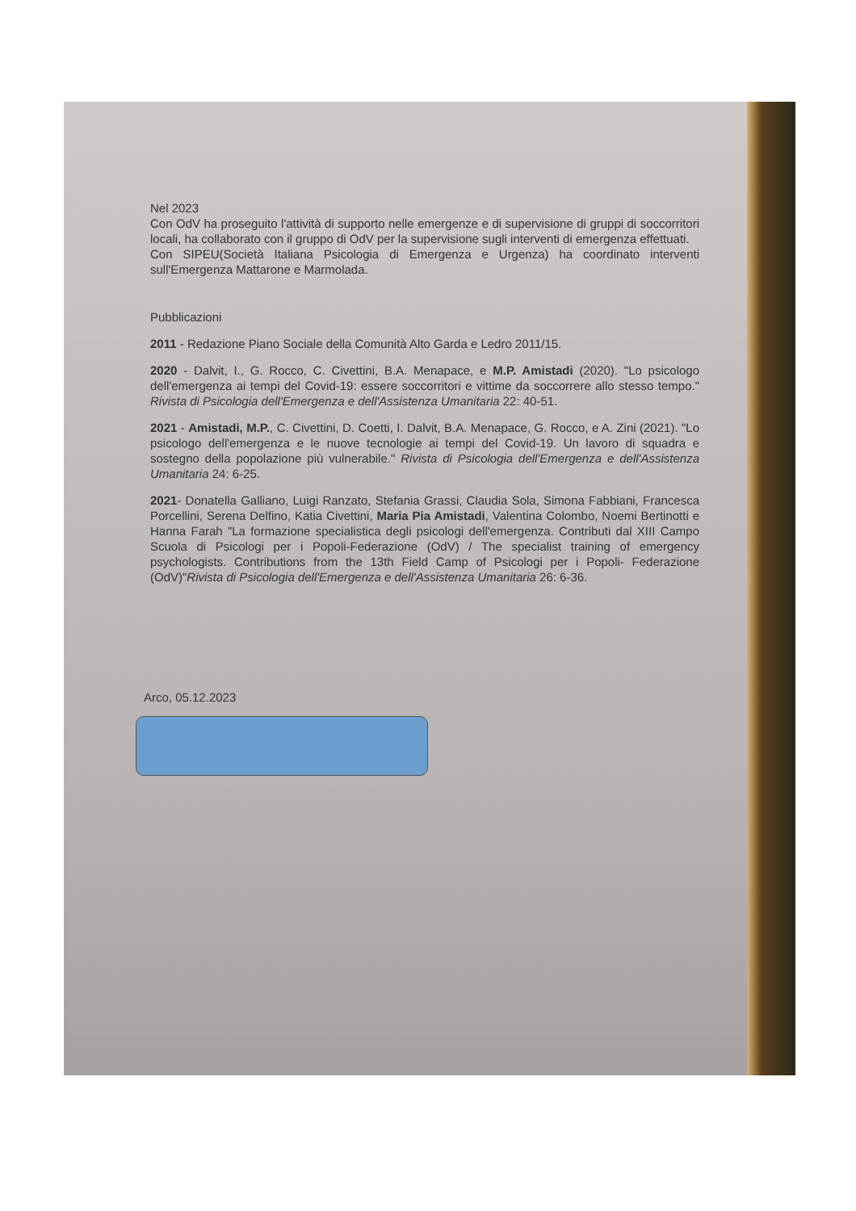Nel 2023
Con OdV ha proseguito l'attività di supporto nelle emergenze e di supervisione di gruppi di soccorritori locali, ha collaborato con il gruppo di OdV per la supervisione sugli interventi di emergenza effettuati.
Con SIPEU(Società Italiana Psicologia di Emergenza e Urgenza) ha coordinato interventi sull'Emergenza Mattarone e Marmolada.
Pubblicazioni
2011 - Redazione Piano Sociale della Comunità Alto Garda e Ledro 2011/15.
2020 - Dalvit, I., G. Rocco, C. Civettini, B.A. Menapace, e M.P. Amistadi (2020). "Lo psicologo dell'emergenza ai tempi del Covid-19: essere soccorritori e vittime da soccorrere allo stesso tempo." Rivista di Psicologia dell'Emergenza e dell'Assistenza Umanitaria 22: 40-51.
2021 - Amistadi, M.P., C. Civettini, D. Coetti, I. Dalvit, B.A. Menapace, G. Rocco, e A. Zini (2021). "Lo psicologo dell'emergenza e le nuove tecnologie ai tempi del Covid-19. Un lavoro di squadra e sostegno della popolazione più vulnerabile." Rivista di Psicologia dell'Emergenza e dell'Assistenza Umanitaria 24: 6-25.
2021- Donatella Galliano, Luigi Ranzato, Stefania Grassi, Claudia Sola, Simona Fabbiani, Francesca Porcellini, Serena Delfino, Katia Civettini, Maria Pia Amistadi, Valentina Colombo, Noemi Bertinotti e Hanna Farah "La formazione specialistica degli psicologi dell'emergenza. Contributi dal XIII Campo Scuola di Psicologi per i Popoli-Federazione (OdV) / The specialist training of emergency psychologists. Contributions from the 13th Field Camp of Psicologi per i Popoli- Federazione (OdV)"Rivista di Psicologia dell'Emergenza e dell'Assistenza Umanitaria 26: 6-36.
Arco, 05.12.2023